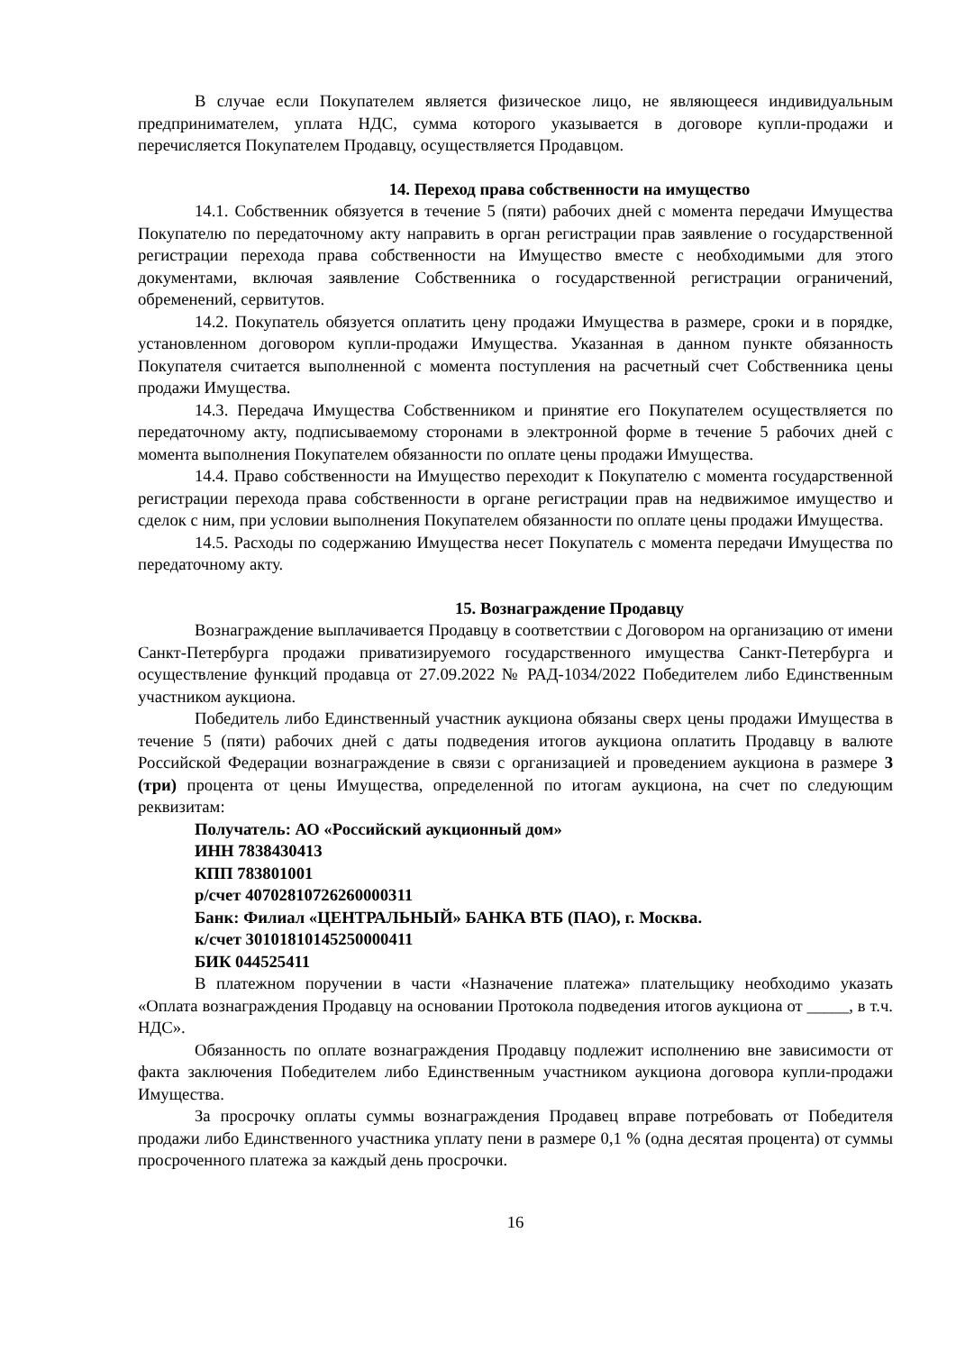В случае если Покупателем является физическое лицо, не являющееся индивидуальным предпринимателем, уплата НДС, сумма которого указывается в договоре купли-продажи и перечисляется Покупателем Продавцу, осуществляется Продавцом.
14. Переход права собственности на имущество
14.1. Собственник обязуется в течение 5 (пяти) рабочих дней с момента передачи Имущества Покупателю по передаточному акту направить в орган регистрации прав заявление о государственной регистрации перехода права собственности на Имущество вместе с необходимыми для этого документами, включая заявление Собственника о государственной регистрации ограничений, обременений, сервитутов.
14.2. Покупатель обязуется оплатить цену продажи Имущества в размере, сроки и в порядке, установленном договором купли-продажи Имущества. Указанная в данном пункте обязанность Покупателя считается выполненной с момента поступления на расчетный счет Собственника цены продажи Имущества.
14.3. Передача Имущества Собственником и принятие его Покупателем осуществляется по передаточному акту, подписываемому сторонами в электронной форме в течение 5 рабочих дней с момента выполнения Покупателем обязанности по оплате цены продажи Имущества.
14.4. Право собственности на Имущество переходит к Покупателю с момента государственной регистрации перехода права собственности в органе регистрации прав на недвижимое имущество и сделок с ним, при условии выполнения Покупателем обязанности по оплате цены продажи Имущества.
14.5. Расходы по содержанию Имущества несет Покупатель с момента передачи Имущества по передаточному акту.
15. Вознаграждение Продавцу
Вознаграждение выплачивается Продавцу в соответствии с Договором на организацию от имени Санкт-Петербурга продажи приватизируемого государственного имущества Санкт-Петербурга и осуществление функций продавца от 27.09.2022 № РАД-1034/2022 Победителем либо Единственным участником аукциона.
Победитель либо Единственный участник аукциона обязаны сверх цены продажи Имущества в течение 5 (пяти) рабочих дней с даты подведения итогов аукциона оплатить Продавцу в валюте Российской Федерации вознаграждение в связи с организацией и проведением аукциона в размере 3 (три) процента от цены Имущества, определенной по итогам аукциона, на счет по следующим реквизитам:
Получатель: АО «Российский аукционный дом»
ИНН 7838430413
КПП 783801001
р/счет 40702810726260000311
Банк: Филиал «ЦЕНТРАЛЬНЫЙ» БАНКА ВТБ (ПАО), г. Москва.
к/счет 30101810145250000411
БИК 044525411
В платежном поручении в части «Назначение платежа» плательщику необходимо указать «Оплата вознаграждения Продавцу на основании Протокола подведения итогов аукциона от _____, в т.ч. НДС».
Обязанность по оплате вознаграждения Продавцу подлежит исполнению вне зависимости от факта заключения Победителем либо Единственным участником аукциона договора купли-продажи Имущества.
За просрочку оплаты суммы вознаграждения Продавец вправе потребовать от Победителя продажи либо Единственного участника уплату пени в размере 0,1 % (одна десятая процента) от суммы просроченного платежа за каждый день просрочки.
16